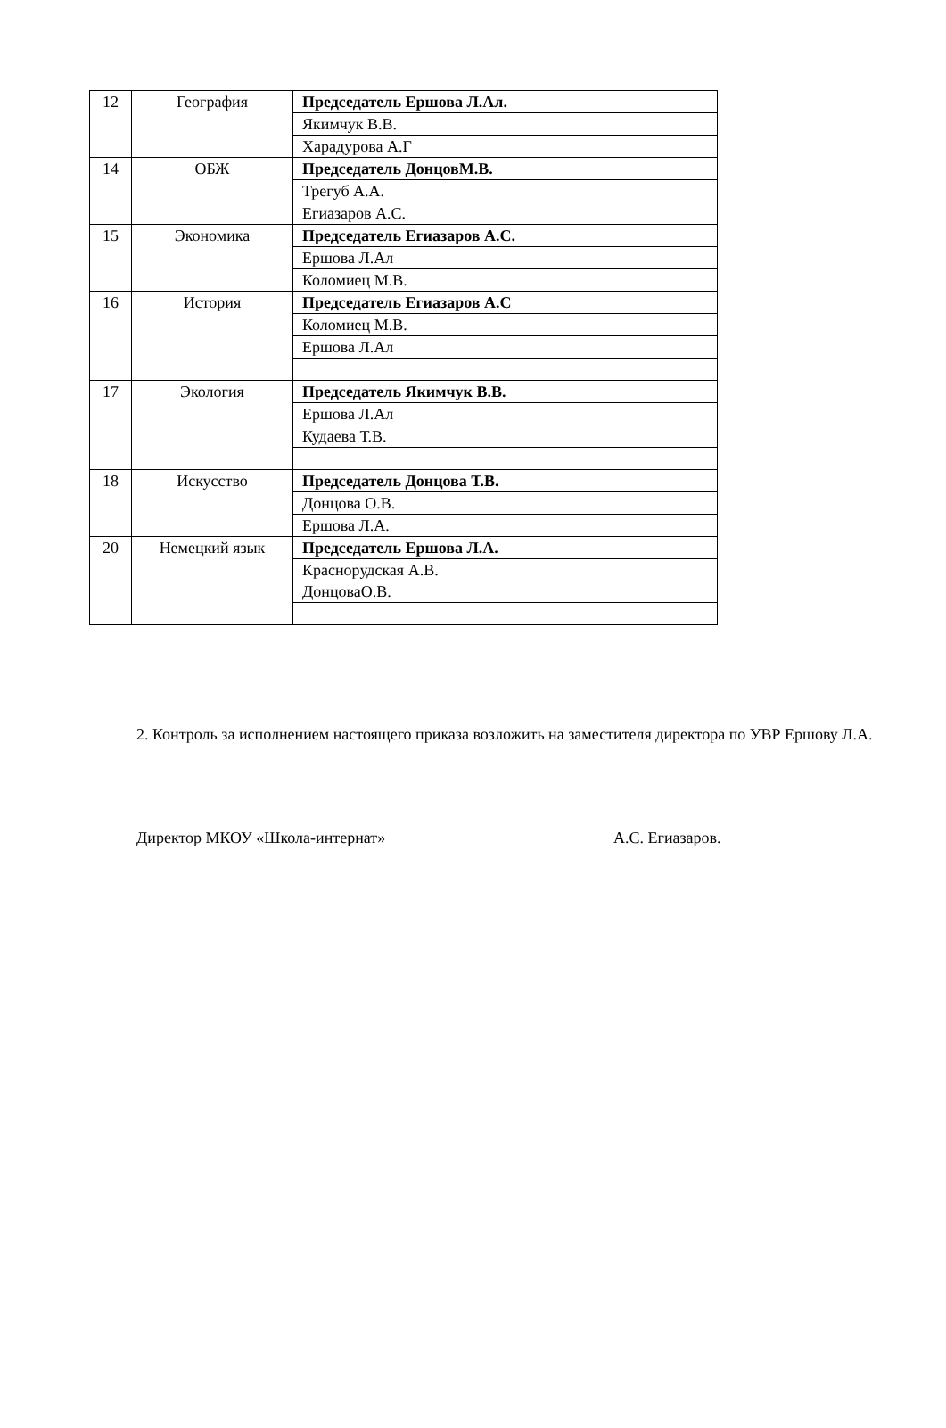| 12 | География | Председатель Ершова Л.Ал. |
| | | Якимчук В.В. |
| | | Харадурова А.Г |
| 14 | ОБЖ | Председатель ДонцовМ.В. |
| | | Трегуб А.А. |
| | | Егиазаров А.С. |
| 15 | Экономика | Председатель Егиазаров А.С. |
| | | Ершова Л.Ал |
| | | Коломиец М.В. |
| 16 | История | Председатель Егиазаров А.С |
| | | Коломиец М.В. |
| | | Ершова Л.Ал |
| 17 | Экология | Председатель Якимчук В.В. |
| | | Ершова Л.Ал |
| | | Кудаева Т.В. |
| 18 | Искусство | Председатель Донцова Т.В. |
| | | Донцова О.В. |
| | | Ершова Л.А. |
| 20 | Немецкий язык | Председатель Ершова Л.А. |
| | | Краснорудская А.В. ДонцоваО.В. |
2. Контроль за исполнением настоящего приказа возложить на заместителя директора по УВР Ершову Л.А.
Директор МКОУ «Школа-интернат» А.С. Егиазаров.